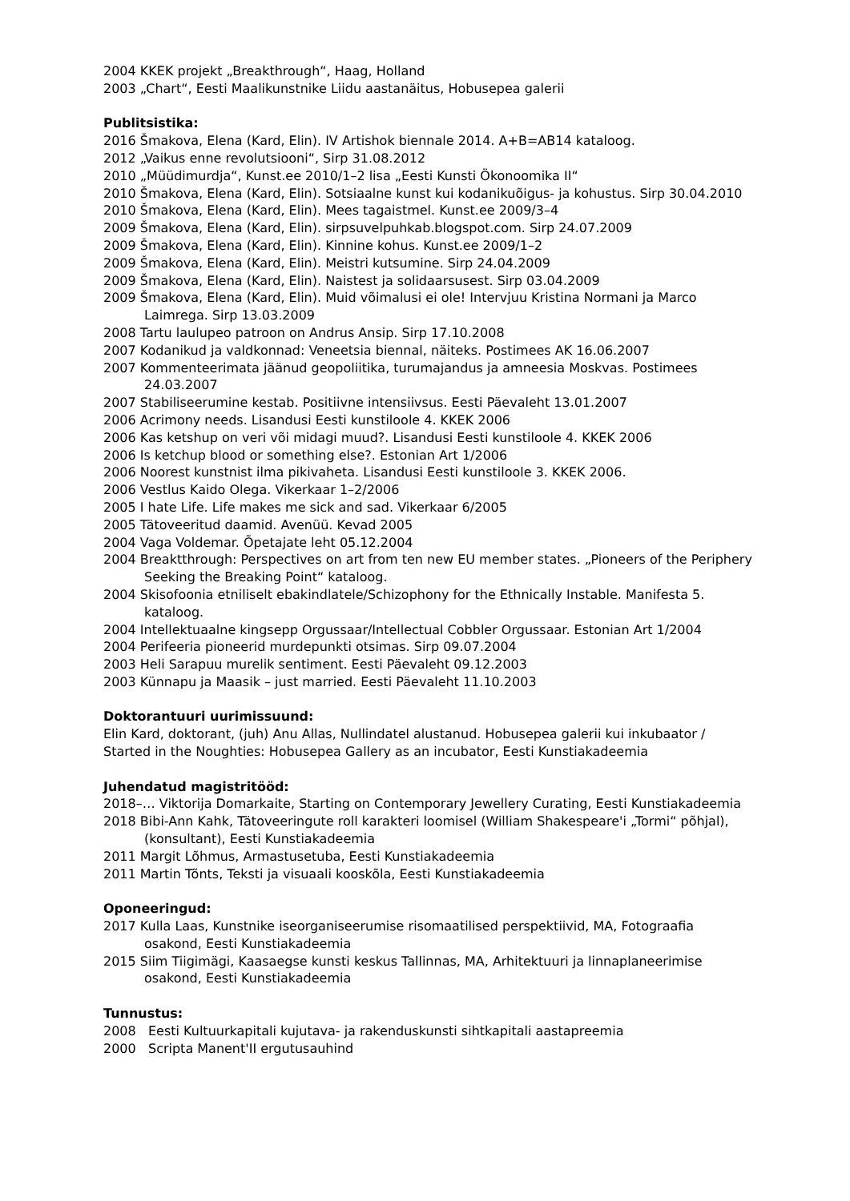2004 KKEK projekt „Breakthrough“, Haag, Holland
2003 „Chart“, Eesti Maalikunstnike Liidu aastanäitus, Hobusepea galerii
Publitsistika:
2016 Šmakova, Elena (Kard, Elin). IV Artishok biennale 2014. A+B=AB14 kataloog.
2012 „Vaikus enne revolutsiooni“, Sirp 31.08.2012
2010 „Müüdimurdja“, Kunst.ee 2010/1–2 lisa „Eesti Kunsti Ökonoomika II“
2010 Šmakova, Elena (Kard, Elin). Sotsiaalne kunst kui kodanikuõigus- ja kohustus. Sirp 30.04.2010
2010 Šmakova, Elena (Kard, Elin). Mees tagaistmel. Kunst.ee 2009/3–4
2009 Šmakova, Elena (Kard, Elin). sirpsuvelpuhkab.blogspot.com. Sirp 24.07.2009
2009 Šmakova, Elena (Kard, Elin). Kinnine kohus. Kunst.ee 2009/1–2
2009 Šmakova, Elena (Kard, Elin). Meistri kutsumine. Sirp 24.04.2009
2009 Šmakova, Elena (Kard, Elin). Naistest ja solidaarsusest. Sirp 03.04.2009
2009 Šmakova, Elena (Kard, Elin). Muid võimalusi ei ole! Intervjuu Kristina Normani ja Marco Laimrega. Sirp 13.03.2009
2008 Tartu laulupeo patroon on Andrus Ansip. Sirp 17.10.2008
2007 Kodanikud ja valdkonnad: Veneetsia biennal, näiteks. Postimees AK 16.06.2007
2007 Kommenteerimata jäänud geopoliitika, turumajandus ja amneesia Moskvas. Postimees 24.03.2007
2007 Stabiliseerumine kestab. Positiivne intensiivsus. Eesti Päevaleht 13.01.2007
2006 Acrimony needs. Lisandusi Eesti kunstiloole 4. KKEK 2006
2006 Kas ketshup on veri või midagi muud?. Lisandusi Eesti kunstiloole 4. KKEK 2006
2006 Is ketchup blood or something else?. Estonian Art 1/2006
2006 Noorest kunstnist ilma pikivaheta. Lisandusi Eesti kunstiloole 3. KKEK 2006.
2006 Vestlus Kaido Olega. Vikerkaar 1–2/2006
2005 I hate Life. Life makes me sick and sad. Vikerkaar 6/2005
2005 Tätoveeritud daamid. Avenüü. Kevad 2005
2004 Vaga Voldemar. Õpetajate leht 05.12.2004
2004 Breaktthrough: Perspectives on art from ten new EU member states. „Pioneers of the Periphery Seeking the Breaking Point“ kataloog.
2004 Skisofoonia etniliselt ebakindlatele/Schizophony for the Ethnically Instable. Manifesta 5. kataloog.
2004 Intellektuaalne kingsepp Orgussaar/Intellectual Cobbler Orgussaar. Estonian Art 1/2004
2004 Perifeeria pioneerid murdepunkti otsimas. Sirp 09.07.2004
2003 Heli Sarapuu murelik sentiment. Eesti Päevaleht 09.12.2003
2003 Künnapu ja Maasik – just married. Eesti Päevaleht 11.10.2003
Doktorantuuri uurimissuund:
Elin Kard, doktorant, (juh) Anu Allas, Nullindatel alustanud. Hobusepea galerii kui inkubaator / Started in the Noughties: Hobusepea Gallery as an incubator, Eesti Kunstiakadeemia
Juhendatud magistritööd:
2018–… Viktorija Domarkaite, Starting on Contemporary Jewellery Curating, Eesti Kunstiakadeemia
2018 Bibi-Ann Kahk, Tätoveeringute roll karakteri loomisel (William Shakespeare'i „Tormi“ põhjal), (konsultant), Eesti Kunstiakadeemia
2011 Margit Lõhmus, Armastusetuba, Eesti Kunstiakadeemia
2011 Martin Tõnts, Teksti ja visuaali kooskõla, Eesti Kunstiakadeemia
Oponeeringud:
2017 Kulla Laas, Kunstnike iseorganiseerumise risomaatilised perspektiivid, MA, Fotograafia osakond, Eesti Kunstiakadeemia
2015 Siim Tiigimägi, Kaasaegse kunsti keskus Tallinnas, MA, Arhitektuuri ja linnaplaneerimise osakond, Eesti Kunstiakadeemia
Tunnustus:
2008 Eesti Kultuurkapitali kujutava- ja rakenduskunsti sihtkapitali aastapreemia
2000 Scripta Manent'II ergutusauhind